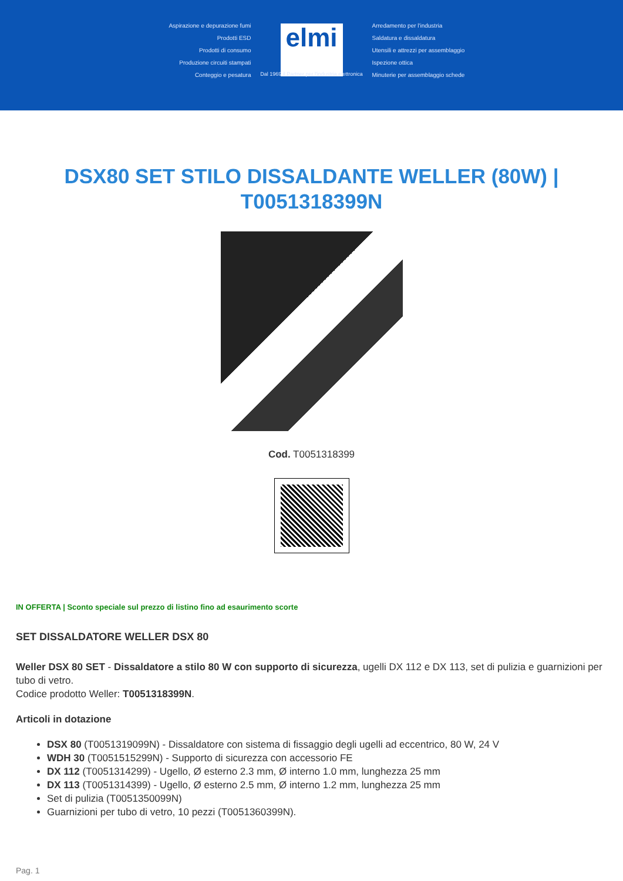Aspirazione e depurazione fumi
Prodotti ESD
Prodotti di consumo
Produzione circuiti stampati
Conteggio e pesatura
elmi
Dal 1969 il Partner per l'industria elettronica
Arredamento per l'industria
Saldatura e dissaldatura
Utensili e attrezzi per assemblaggio
Ispezione ottica
Minuterie per assemblaggio schede
DSX80 SET STILO DISSALDANTE WELLER (80W) | T0051318399N
Cod. T0051318399
IN OFFERTA | Sconto speciale sul prezzo di listino fino ad esaurimento scorte
SET DISSALDATORE WELLER DSX 80
Weller DSX 80 SET - Dissaldatore a stilo 80 W con supporto di sicurezza, ugelli DX 112 e DX 113, set di pulizia e guarnizioni per tubo di vetro.
Codice prodotto Weller: T0051318399N.
Articoli in dotazione
DSX 80 (T0051319099N) - Dissaldatore con sistema di fissaggio degli ugelli ad eccentrico, 80 W, 24 V
WDH 30 (T0051515299N) - Supporto di sicurezza con accessorio FE
DX 112 (T0051314299) - Ugello, Ø esterno 2.3 mm, Ø interno 1.0 mm, lunghezza 25 mm
DX 113 (T0051314399) - Ugello, Ø esterno 2.5 mm, Ø interno 1.2 mm, lunghezza 25 mm
Set di pulizia (T0051350099N)
Guarnizioni per tubo di vetro, 10 pezzi (T0051360399N).
Pag. 1